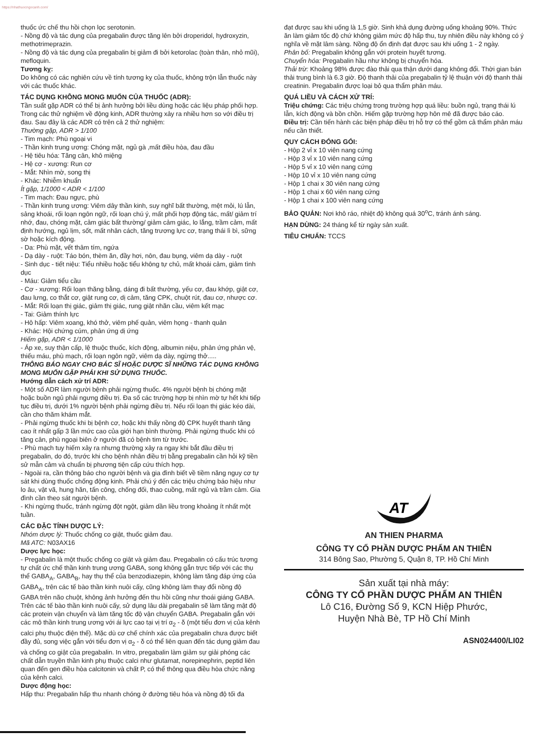https://nhathuocngocanh.com/
thuốc ức chế thu hồi chọn lọc serotonin.
- Nồng độ và tác dụng của pregabalin được tăng lên bởi droperidol, hydroxyzin, methotrimeprazin.
- Nồng độ và tác dụng của pregabalin bị giảm đi bởi ketorolac (toàn thân, nhỏ mũi), mefloquin.
Tương kỵ:
Do không có các nghiên cứu về tính tương kỵ của thuốc, không trộn lẫn thuốc này với các thuốc khác.
TÁC DỤNG KHÔNG MONG MUỐN CỦA THUỐC (ADR):
Tần suất gặp ADR có thể bị ảnh hưởng bởi liều dùng hoặc các liệu pháp phối hợp. Trong các thử nghiệm về động kinh, ADR thường xảy ra nhiều hơn so với điều trị đau. Sau đây là các ADR có trên cả 2 thử nghiệm:
Thường gặp, ADR > 1/100
- Tim mạch: Phù ngoại vi
- Thần kinh trung ương: Chóng mặt, ngủ gà ,mất điều hòa, đau đầu
- Hệ tiêu hóa: Tăng cân, khô miệng
- Hệ cơ - xương: Run cơ
- Mắt: Nhìn mờ, song thị
- Khác: Nhiễm khuẩn
Ít gặp, 1/1000 < ADR < 1/100
- Tim mạch: Đau ngực, phù
- Thần kinh trung ương: Viêm dây thần kinh, suy nghĩ bất thường, mệt mỏi, lú lẫn, sảng khoái, rối loạn ngôn ngữ, rối loạn chú ý, mất phối hợp động tác, mất/ giảm trí nhớ, đau, chóng mặt, cảm giác bất thường/ giảm cảm giác, lo lắng, trầm cảm, mất định hướng, ngủ lịm, sốt, mất nhân cách, tăng trương lực cơ, trạng thái lì bì, sững sờ hoặc kích động.
- Da: Phù mặt, vết thâm tím, ngứa
- Dạ dày - ruột: Táo bón, thèm ăn, đầy hơi, nôn, đau bụng, viêm dạ dày - ruột
- Sinh dục - tiết niệu: Tiểu nhiều hoặc tiểu không tự chủ, mất khoái cảm, giảm tình dục
- Máu: Giảm tiểu cầu
- Cơ - xương: Rối loạn thăng bằng, dáng đi bất thường, yếu cơ, đau khớp, giật cơ, đau lưng, co thắt cơ, giật rung cơ, dị cảm, tăng CPK, chuột rút, đau cơ, nhược cơ.
- Mắt: Rối loạn thị giác, giảm thị giác, rung giật nhãn cầu, viêm kết mạc
- Tai: Giảm thính lực
- Hô hấp: Viêm xoang, khó thở, viêm phế quản, viêm họng - thanh quản
- Khác: Hội chứng cúm, phản ứng dị ứng
Hiếm gặp, ADR < 1/1000
- Áp xe, suy thận cấp, lệ thuộc thuốc, kích động, albumin niệu, phản ứng phản vệ, thiếu máu, phù mạch, rối loạn ngôn ngữ, viêm dạ dày, ngừng thở.....
THÔNG BÁO NGAY CHO BÁC SĨ HOẶC DƯỢC SĨ NHỮNG TÁC DỤNG KHÔNG MONG MUỐN GẶP PHẢI KHI SỬ DỤNG THUỐC.
Hướng dẫn cách xử trí ADR:
- Một số ADR làm người bệnh phải ngừng thuốc. 4% người bệnh bị chóng mặt hoặc buồn ngủ phải ngưng điều trị. Đa số các trường hợp bị nhìn mờ tự hết khi tiếp tục điều trị, dưới 1% người bệnh phải ngừng điều trị. Nếu rối loạn thị giác kéo dài, cần cho thăm khám mắt.
- Phải ngừng thuốc khi bị bệnh cơ, hoặc khi thấy nồng độ CPK huyết thanh tăng cao ít nhất gấp 3 lần mức cao của giới hạn bình thường. Phải ngừng thuốc khi có tăng cân, phù ngoại biên ở người đã có bệnh tim từ trước.
- Phù mạch tuy hiếm xảy ra nhưng thường xảy ra ngay khi bắt đầu điều trị pregabalin, do đó, trước khi cho bệnh nhân điều trị bằng pregabalin cần hỏi kỹ tiền sử mẫn cảm và chuẩn bị phương tiện cấp cứu thích hợp.
- Ngoài ra, cần thông báo cho người bệnh và gia đình biết về tiềm năng nguy cơ tự sát khi dùng thuốc chống động kinh. Phải chú ý đến các triệu chứng báo hiệu như lo âu, vật vã, hung hăn, tấn công, chống đối, thao cuồng, mất ngủ và trầm cảm. Gia đình cần theo sát người bệnh.
- Khi ngừng thuốc, tránh ngừng đột ngột, giảm dần liều trong khoảng ít nhất một tuần.
CÁC ĐẶC TÍNH DƯỢC LÝ:
Nhóm dược lý: Thuốc chống co giật, thuốc giảm đau.
Mã ATC: N03AX16
Dược lực học:
- Pregabalin là một thuốc chống co giật và giảm đau. Pregabalin có cấu trúc tương tự chất ức chế thần kinh trung ương GABA, song không gắn trực tiếp với các thụ thể GABA<sub>A</sub>, GABA<sub>B</sub>, hay thụ thể của benzodiazepin, không làm tăng đáp ứng của GABA<sub>A</sub>, trên các tế bào thần kinh nuôi cấy, cũng không làm thay đổi nồng độ GABA trên não chuột, không ảnh hưởng đến thu hồi cũng như thoái giáng GABA. Trên các tế bào thần kinh nuôi cấy, sử dụng lâu dài pregabalin sẽ làm tăng mật độ các protein vận chuyển và làm tăng tốc độ vận chuyển GABA. Pregabalin gắn với các mô thần kinh trung ương với ái lực cao tại vị trí α<sub>2</sub> - δ (một tiểu đơn vị của kênh calci phụ thuộc điện thế). Mặc dù cơ chế chính xác của pregabalin chưa được biết đầy đủ, song việc gắn với tiểu đơn vị α<sub>2</sub> - δ có thể liên quan đến tác dụng giảm đau và chống co giật của pregabalin. In vitro, pregabalin làm giảm sự giải phóng các chất dẫn truyền thần kinh phụ thuộc calci như glutamat, norepinephrin, peptid liên quan đến gen điều hòa calcitonin và chất P, có thể thông qua điều hòa chức năng của kênh calci.
Dược động học:
Hấp thu: Pregabalin hấp thu nhanh chóng ở đường tiêu hóa và nồng độ tối đa
đạt được sau khi uống là 1,5 giờ. Sinh khả dụng đường uống khoảng 90%. Thức ăn làm giảm tốc độ chứ không giảm mức độ hấp thu, tuy nhiên điều này không có ý nghĩa về mặt lâm sàng. Nồng độ ổn định đạt được sau khi uống 1 - 2 ngày.
Phân bố: Pregabalin không gắn với protein huyết tương.
Chuyển hóa: Pregabalin hầu như không bị chuyển hóa.
Thải trừ: Khoảng 98% được đào thải qua thận dưới dạng không đổi. Thời gian bán thải trung bình là 6.3 giờ. Độ thanh thải của pregabalin tỷ lệ thuận với độ thanh thải creatinin. Pregabalin được loại bỏ qua thẩm phân máu.
QUÁ LIỀU VÀ CÁCH XỬ TRÍ:
Triệu chứng: Các triệu chứng trong trường hợp quá liều: buồn ngủ, trạng thái lú lẫn, kích động và bồn chồn. Hiếm gặp trường hợp hôn mê đã được báo cáo.
Điều trị: Cần tiến hành các biện pháp điều trị hỗ trợ có thể gồm cả thẩm phân máu nếu cần thiết.
QUY CÁCH ĐÓNG GÓI:
- Hộp 2 vỉ x 10 viên nang cứng
- Hộp 3 vỉ x 10 viên nang cứng
- Hộp 5 vỉ x 10 viên nang cứng
- Hộp 10 vỉ x 10 viên nang cứng
- Hộp 1 chai x 30 viên nang cứng
- Hộp 1 chai x 60 viên nang cứng
- Hộp 1 chai x 100 viên nang cứng
BẢO QUẢN: Nơi khô ráo, nhiệt độ không quá 30<sup>o</sup>C, tránh ánh sáng.
HẠN DÙNG: 24 tháng kể từ ngày sản xuất.
TIÊU CHUẨN: TCCS
AT
AN THIEN PHARMA
CÔNG TY CỔ PHẦN DƯỢC PHẨM AN THIÊN
314 Bông Sao, Phường 5, Quận 8, TP. Hồ Chí Minh
Sản xuất tại nhà máy:
CÔNG TY CỔ PHẦN DƯỢC PHẨM AN THIÊN
Lô C16, Đường Số 9, KCN Hiệp Phước,
Huyện Nhà Bè, TP Hồ Chí Minh
ASN024400/LI02